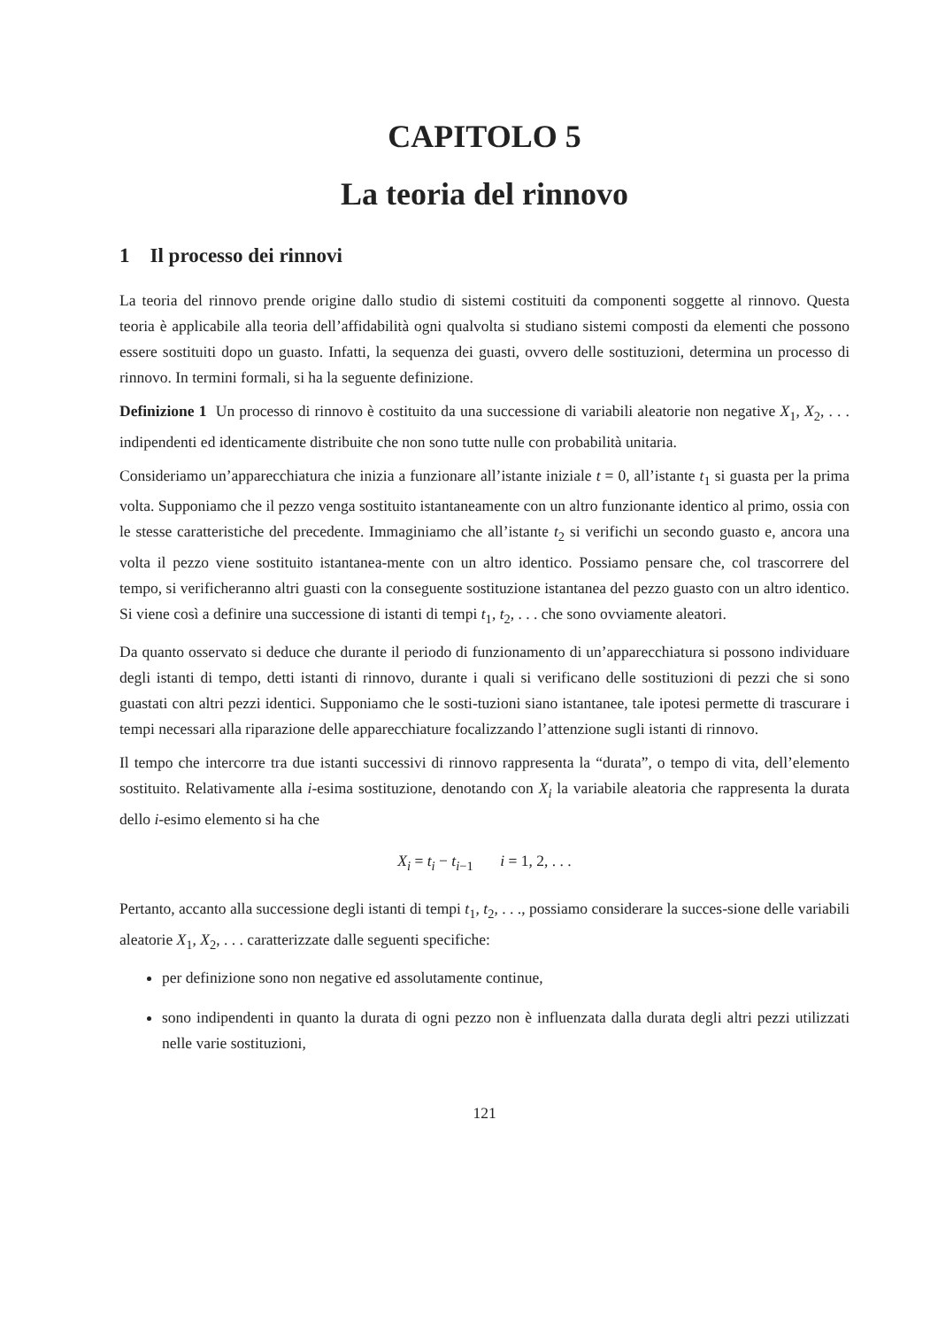CAPITOLO 5
La teoria del rinnovo
1 Il processo dei rinnovi
La teoria del rinnovo prende origine dallo studio di sistemi costituiti da componenti soggette al rinnovo. Questa teoria è applicabile alla teoria dell’affidabilità ogni qualvolta si studiano sistemi composti da elementi che possono essere sostituiti dopo un guasto. Infatti, la sequenza dei guasti, ovvero delle sostituzioni, determina un processo di rinnovo. In termini formali, si ha la seguente definizione.
Definizione 1 Un processo di rinnovo è costituito da una successione di variabili aleatorie non negative X<sub>1</sub>, X<sub>2</sub>, . . . indipendenti ed identicamente distribuite che non sono tutte nulle con probabilità unitaria.
Consideriamo un’apparecchiatura che inizia a funzionare all’istante iniziale t = 0, all’istante t<sub>1</sub> si guasta per la prima volta. Supponiamo che il pezzo venga sostituito istantaneamente con un altro funzionante identico al primo, ossia con le stesse caratteristiche del precedente. Immaginiamo che all’istante t<sub>2</sub> si verifichi un secondo guasto e, ancora una volta il pezzo viene sostituito istantanea-mente con un altro identico. Possiamo pensare che, col trascorrere del tempo, si verificheranno altri guasti con la conseguente sostituzione istantanea del pezzo guasto con un altro identico. Si viene così a definire una successione di istanti di tempi t<sub>1</sub>, t<sub>2</sub>, . . . che sono ovviamente aleatori.
Da quanto osservato si deduce che durante il periodo di funzionamento di un’apparecchiatura si possono individuare degli istanti di tempo, detti istanti di rinnovo, durante i quali si verificano delle sostituzioni di pezzi che si sono guastati con altri pezzi identici. Supponiamo che le sosti-tuzioni siano istantanee, tale ipotesi permette di trascurare i tempi necessari alla riparazione delle apparecchiature focalizzando l’attenzione sugli istanti di rinnovo.
Il tempo che intercorre tra due istanti successivi di rinnovo rappresenta la “durata”, o tempo di vita, dell’elemento sostituito. Relativamente alla i-esima sostituzione, denotando con X<sub>i</sub> la variabile aleatoria che rappresenta la durata dello i-esimo elemento si ha che
X<sub>i</sub> = t<sub>i</sub> − t<sub>i−1</sub> i = 1, 2, . . .
Pertanto, accanto alla successione degli istanti di tempi t<sub>1</sub>, t<sub>2</sub>, . . ., possiamo considerare la succes-sione delle variabili aleatorie X<sub>1</sub>, X<sub>2</sub>, . . . caratterizzate dalle seguenti specifiche:
per definizione sono non negative ed assolutamente continue,
sono indipendenti in quanto la durata di ogni pezzo non è influenzata dalla durata degli altri pezzi utilizzati nelle varie sostituzioni,
121